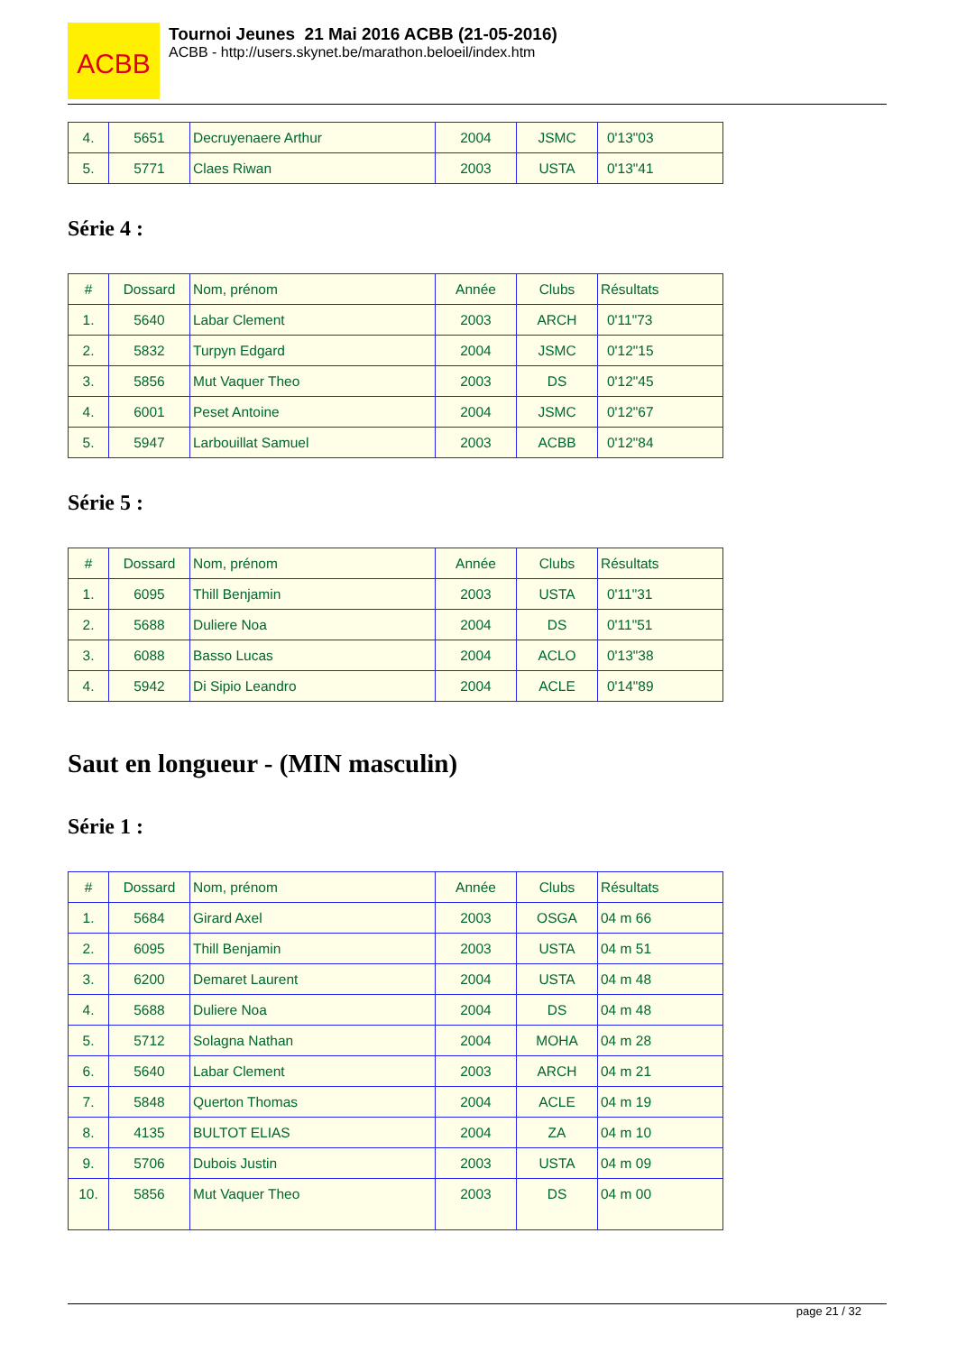ACBB
Tournoi Jeunes 21 Mai 2016 ACBB (21-05-2016)
ACBB - http://users.skynet.be/marathon.beloeil/index.htm
| 4. | 5651 | Decruyenaere Arthur | 2004 | JSMC | 0'13"03 |
| 5. | 5771 | Claes Riwan | 2003 | USTA | 0'13"41 |
Série 4 :
| # | Dossard | Nom, prénom | Année | Clubs | Résultats |
| --- | --- | --- | --- | --- | --- |
| 1. | 5640 | Labar Clement | 2003 | ARCH | 0'11"73 |
| 2. | 5832 | Turpyn Edgard | 2004 | JSMC | 0'12"15 |
| 3. | 5856 | Mut Vaquer Theo | 2003 | DS | 0'12"45 |
| 4. | 6001 | Peset Antoine | 2004 | JSMC | 0'12"67 |
| 5. | 5947 | Larbouillat Samuel | 2003 | ACBB | 0'12"84 |
Série 5 :
| # | Dossard | Nom, prénom | Année | Clubs | Résultats |
| --- | --- | --- | --- | --- | --- |
| 1. | 6095 | Thill Benjamin | 2003 | USTA | 0'11"31 |
| 2. | 5688 | Duliere Noa | 2004 | DS | 0'11"51 |
| 3. | 6088 | Basso Lucas | 2004 | ACLO | 0'13"38 |
| 4. | 5942 | Di Sipio Leandro | 2004 | ACLE | 0'14"89 |
Saut en longueur - (MIN masculin)
Série 1 :
| # | Dossard | Nom, prénom | Année | Clubs | Résultats |
| --- | --- | --- | --- | --- | --- |
| 1. | 5684 | Girard Axel | 2003 | OSGA | 04 m 66 |
| 2. | 6095 | Thill Benjamin | 2003 | USTA | 04 m 51 |
| 3. | 6200 | Demaret Laurent | 2004 | USTA | 04 m 48 |
| 4. | 5688 | Duliere Noa | 2004 | DS | 04 m 48 |
| 5. | 5712 | Solagna Nathan | 2004 | MOHA | 04 m 28 |
| 6. | 5640 | Labar Clement | 2003 | ARCH | 04 m 21 |
| 7. | 5848 | Querton Thomas | 2004 | ACLE | 04 m 19 |
| 8. | 4135 | BULTOT ELIAS | 2004 | ZA | 04 m 10 |
| 9. | 5706 | Dubois Justin | 2003 | USTA | 04 m 09 |
| 10. | 5856 | Mut Vaquer Theo | 2003 | DS | 04 m 00 |
page 21 / 32